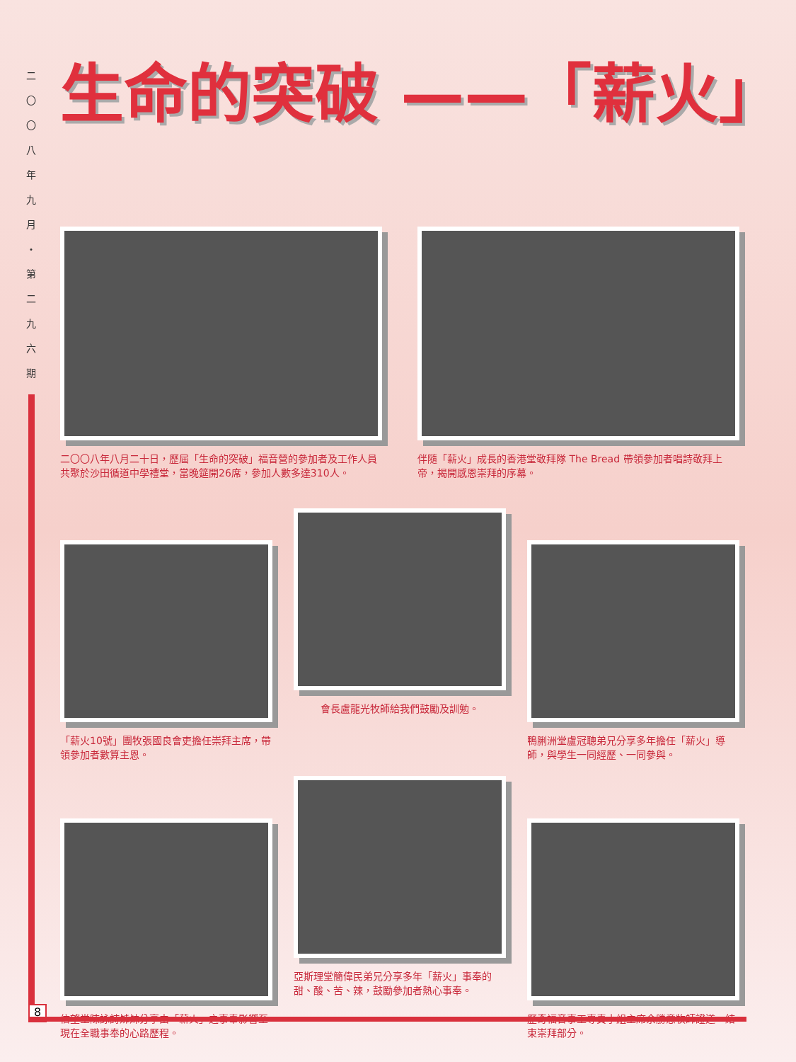二
〇
〇
八
年
九
月
・
第
二
九
六
期
生命的突破 ——「薪火」
二〇〇八年八月二十日，歷屆「生命的突破」福音營的參加者及工作人員共聚於沙田循道中學禮堂，當晚筵開26席，參加人數多達310人。
伴隨「薪火」成長的香港堂敬拜隊 The Bread 帶領參加者唱詩敬拜上帝，揭開感恩崇拜的序幕。
「薪火10號」團牧張國良會吏擔任崇拜主席，帶領參加者數算主恩。
會長盧龍光牧師給我們鼓勵及訓勉。
鴨脷洲堂盧冠聰弟兄分享多年擔任「薪火」導師，與學生一同經歷、一同參與。
信望堂陳詠詩姊妹分享由「薪火」之事奉影響至現在全職事奉的心路歷程。
亞斯理堂簡偉民弟兄分享多年「薪火」事奉的甜、酸、苦、辣，鼓勵參加者熱心事奉。
歷奇福音事工專責小組主席余勝意牧師證道，結束崇拜部分。
8